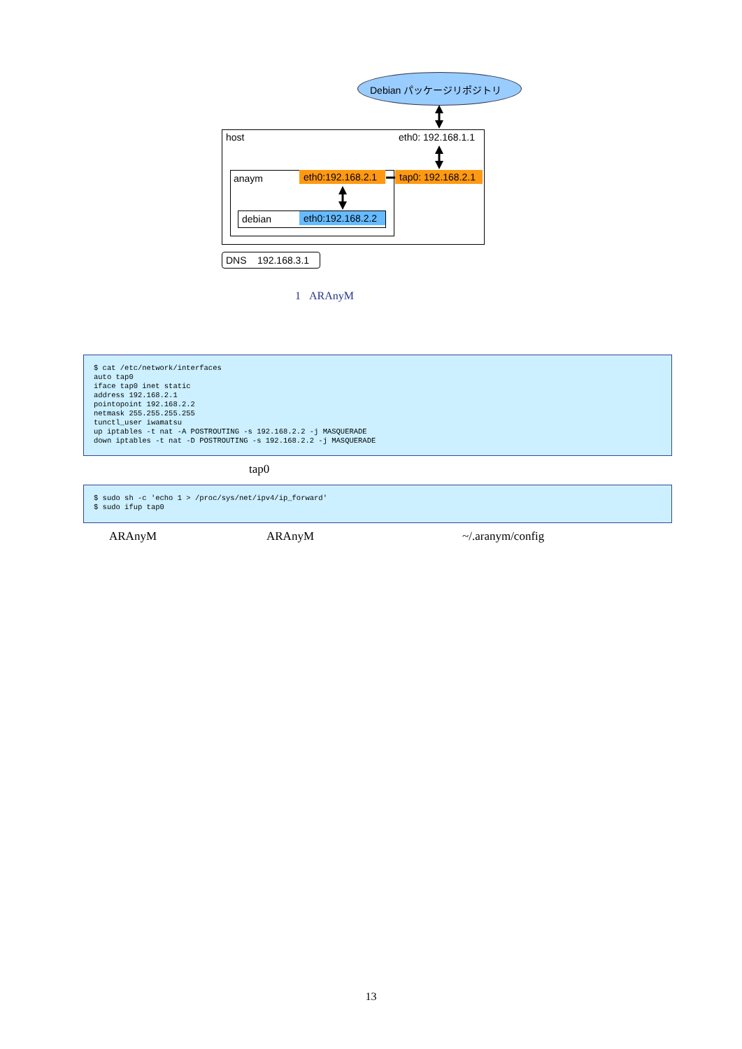Debian パッケージリポジトリ
host eth0: 192.168.1.1
anaym eth0:192.168.2.1 tap0: 192.168.2.1
debian eth0:192.168.2.2
DNS 192.168.3.1
1 ARAnyM
$ cat /etc/network/interfaces auto tap0 iface tap0 inet static address 192.168.2.1 pointopoint 192.168.2.2 netmask 255.255.255.255 tunctl_user iwamatsu up iptables -t nat -A POSTROUTING -s 192.168.2.2 -j MASQUERADE down iptables -t nat -D POSTROUTING -s 192.168.2.2 -j MASQUERADE
tap0
$ sudo sh -c 'echo 1 > /proc/sys/net/ipv4/ip_forward' $ sudo ifup tap0
ARAnyM ARAnyM ~/.aranym/config
13